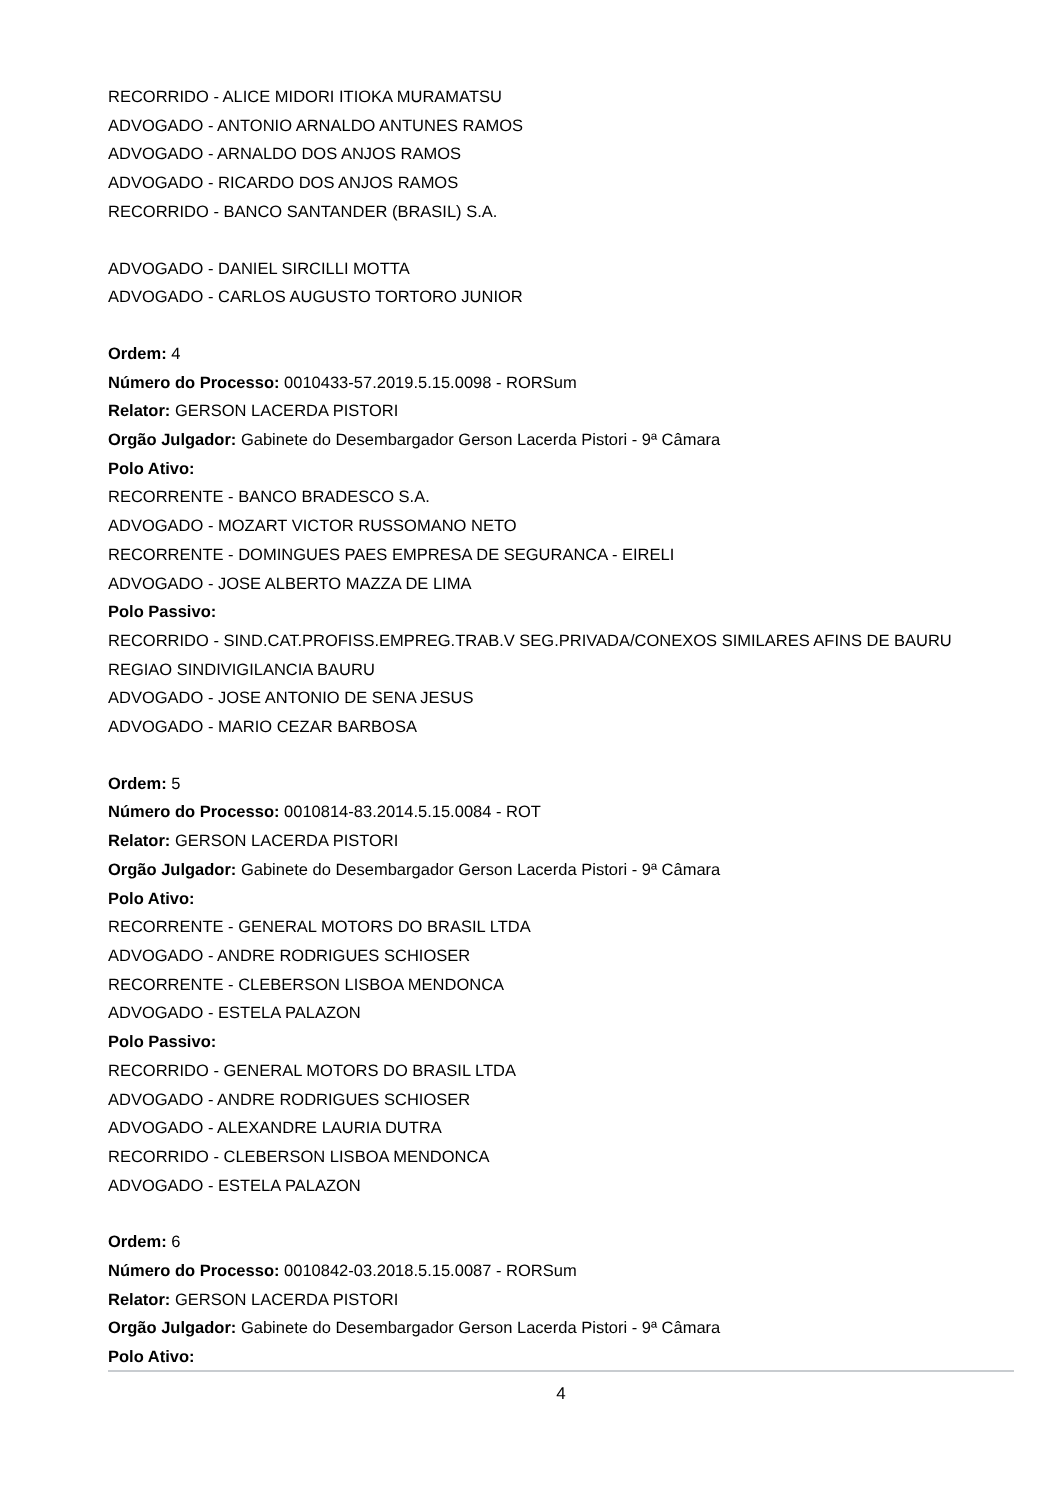RECORRIDO - ALICE MIDORI ITIOKA MURAMATSU
ADVOGADO - ANTONIO ARNALDO ANTUNES RAMOS
ADVOGADO - ARNALDO DOS ANJOS RAMOS
ADVOGADO - RICARDO DOS ANJOS RAMOS
RECORRIDO - BANCO SANTANDER (BRASIL) S.A.
ADVOGADO - DANIEL SIRCILLI MOTTA
ADVOGADO - CARLOS AUGUSTO TORTORO JUNIOR
Ordem: 4
Número do Processo: 0010433-57.2019.5.15.0098 - RORSum
Relator: GERSON LACERDA PISTORI
Orgão Julgador: Gabinete do Desembargador Gerson Lacerda Pistori - 9ª Câmara
Polo Ativo:
RECORRENTE - BANCO BRADESCO S.A.
ADVOGADO - MOZART VICTOR RUSSOMANO NETO
RECORRENTE - DOMINGUES PAES EMPRESA DE SEGURANCA - EIRELI
ADVOGADO - JOSE ALBERTO MAZZA DE LIMA
Polo Passivo:
RECORRIDO - SIND.CAT.PROFISS.EMPREG.TRAB.V SEG.PRIVADA/CONEXOS SIMILARES AFINS DE BAURU REGIAO SINDIVIGILANCIA BAURU
ADVOGADO - JOSE ANTONIO DE SENA JESUS
ADVOGADO - MARIO CEZAR BARBOSA
Ordem: 5
Número do Processo: 0010814-83.2014.5.15.0084 - ROT
Relator: GERSON LACERDA PISTORI
Orgão Julgador: Gabinete do Desembargador Gerson Lacerda Pistori - 9ª Câmara
Polo Ativo:
RECORRENTE - GENERAL MOTORS DO BRASIL LTDA
ADVOGADO - ANDRE RODRIGUES SCHIOSER
RECORRENTE - CLEBERSON LISBOA MENDONCA
ADVOGADO - ESTELA PALAZON
Polo Passivo:
RECORRIDO - GENERAL MOTORS DO BRASIL LTDA
ADVOGADO - ANDRE RODRIGUES SCHIOSER
ADVOGADO - ALEXANDRE LAURIA DUTRA
RECORRIDO - CLEBERSON LISBOA MENDONCA
ADVOGADO - ESTELA PALAZON
Ordem: 6
Número do Processo: 0010842-03.2018.5.15.0087 - RORSum
Relator: GERSON LACERDA PISTORI
Orgão Julgador: Gabinete do Desembargador Gerson Lacerda Pistori - 9ª Câmara
Polo Ativo:
4